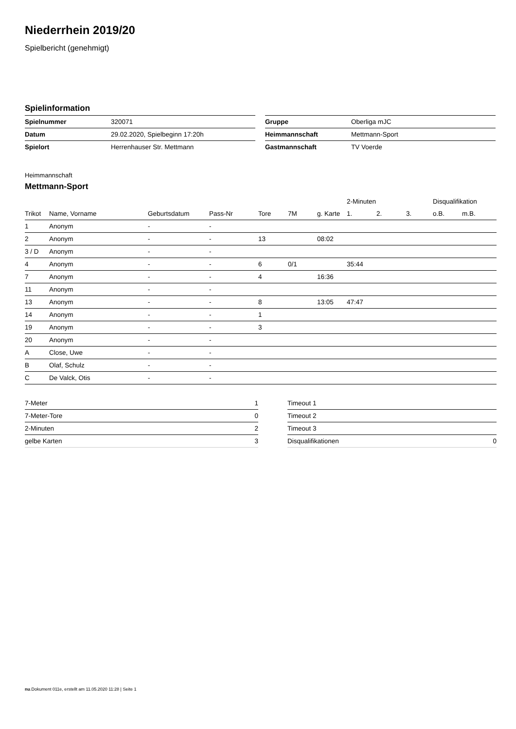Niederrhein 2019/20
Spielbericht (genehmigt)
Spielinformation
| Spielnummer | 320071 |
| Datum | 29.02.2020, Spielbeginn 17:20h |
| Spielort | Herrenhauser Str. Mettmann |
| Gruppe | Oberliga mJC |
| Heimmannschaft | Mettmann-Sport |
| Gastmannschaft | TV Voerde |
Heimmannschaft
Mettmann-Sport
| | | | | | | | 2-Minuten | | | Disqualifikation | |
| --- | --- | --- | --- | --- | --- | --- | --- | --- | --- | --- | --- |
| Trikot | Name, Vorname | Geburtsdatum | Pass-Nr | Tore | 7M | g. Karte | 1. | 2. | 3. | o.B. | m.B. |
| 1 | Anonym | - | - | | | | | | | | |
| 2 | Anonym | - | - | 13 | | 08:02 | | | | | |
| 3 / D | Anonym | - | - | | | | | | | | |
| 4 | Anonym | - | - | 6 | 0/1 | | 35:44 | | | | |
| 7 | Anonym | - | - | 4 | | 16:36 | | | | | |
| 11 | Anonym | - | - | | | | | | | | |
| 13 | Anonym | - | - | 8 | | 13:05 | 47:47 | | | | |
| 14 | Anonym | - | - | 1 | | | | | | | |
| 19 | Anonym | - | - | 3 | | | | | | | |
| 20 | Anonym | - | - | | | | | | | | |
| A | Close, Uwe | - | - | | | | | | | | |
| B | Olaf, Schulz | - | - | | | | | | | | |
| C | De Valck, Otis | - | - | | | | | | | | |
| 7-Meter | 1 |
| 7-Meter-Tore | 0 |
| 2-Minuten | 2 |
| gelbe Karten | 3 |
| Timeout 1 | |
| Timeout 2 | |
| Timeout 3 | |
| Disqualifikationen | 0 |
nu.Dokument 011e, erstellt am 11.05.2020 11:28 | Seite 1